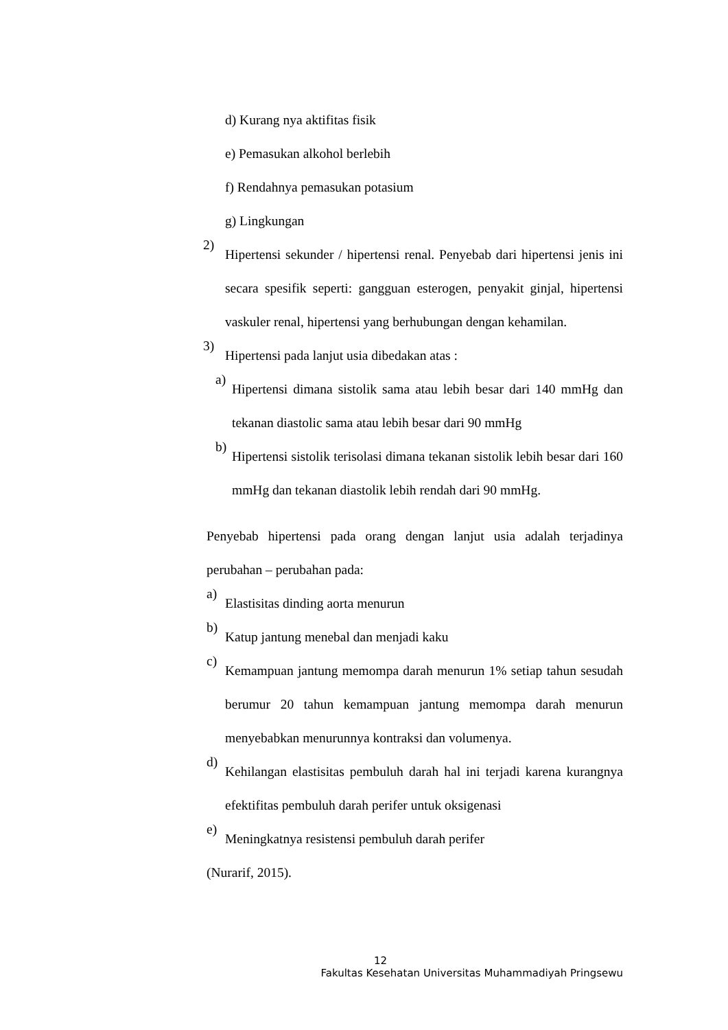d) Kurang nya aktifitas fisik
e) Pemasukan alkohol berlebih
f) Rendahnya pemasukan potasium
g) Lingkungan
2)
Hipertensi sekunder / hipertensi renal. Penyebab dari hipertensi jenis ini secara spesifik seperti: gangguan esterogen, penyakit ginjal, hipertensi vaskuler renal, hipertensi yang berhubungan dengan kehamilan.
3)
Hipertensi pada lanjut usia dibedakan atas :
a)
Hipertensi dimana sistolik sama atau lebih besar dari 140 mmHg dan tekanan diastolic sama atau lebih besar dari 90 mmHg
b)
Hipertensi sistolik terisolasi dimana tekanan sistolik lebih besar dari 160 mmHg dan tekanan diastolik lebih rendah dari 90 mmHg.
Penyebab hipertensi pada orang dengan lanjut usia adalah terjadinya perubahan – perubahan pada:
a)
Elastisitas dinding aorta menurun
b)
Katup jantung menebal dan menjadi kaku
c)
Kemampuan jantung memompa darah menurun 1% setiap tahun sesudah berumur 20 tahun kemampuan jantung memompa darah menurun menyebabkan menurunnya kontraksi dan volumenya.
d)
Kehilangan elastisitas pembuluh darah hal ini terjadi karena kurangnya efektifitas pembuluh darah perifer untuk oksigenasi
e)
Meningkatnya resistensi pembuluh darah perifer
(Nurarif, 2015).
12
Fakultas Kesehatan Universitas Muhammadiyah Pringsewu